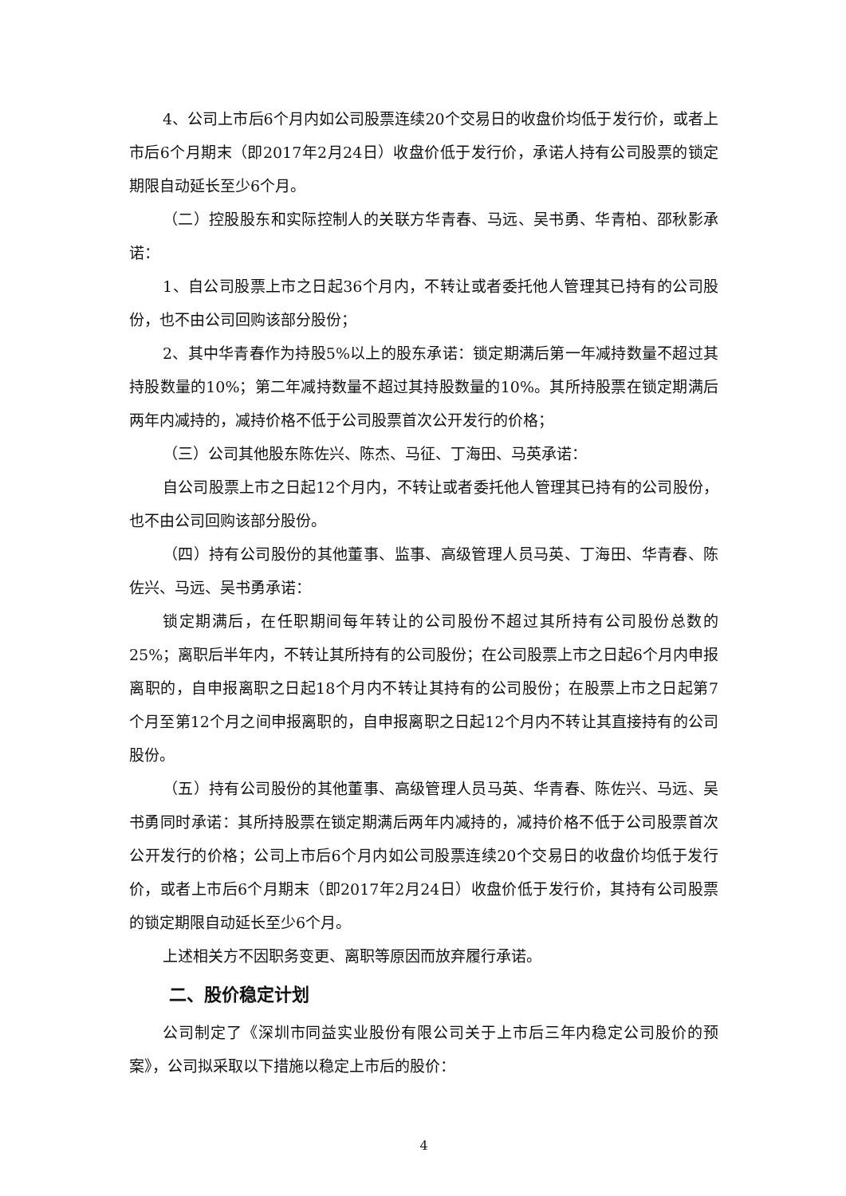4、公司上市后6个月内如公司股票连续20个交易日的收盘价均低于发行价，或者上市后6个月期末（即2017年2月24日）收盘价低于发行价，承诺人持有公司股票的锁定期限自动延长至少6个月。
（二）控股股东和实际控制人的关联方华青春、马远、吴书勇、华青柏、邵秋影承诺：
1、自公司股票上市之日起36个月内，不转让或者委托他人管理其已持有的公司股份，也不由公司回购该部分股份；
2、其中华青春作为持股5%以上的股东承诺：锁定期满后第一年减持数量不超过其持股数量的10%；第二年减持数量不超过其持股数量的10%。其所持股票在锁定期满后两年内减持的，减持价格不低于公司股票首次公开发行的价格；
（三）公司其他股东陈佐兴、陈杰、马征、丁海田、马英承诺：
自公司股票上市之日起12个月内，不转让或者委托他人管理其已持有的公司股份，也不由公司回购该部分股份。
（四）持有公司股份的其他董事、监事、高级管理人员马英、丁海田、华青春、陈佐兴、马远、吴书勇承诺：
锁定期满后，在任职期间每年转让的公司股份不超过其所持有公司股份总数的25%；离职后半年内，不转让其所持有的公司股份；在公司股票上市之日起6个月内申报离职的，自申报离职之日起18个月内不转让其持有的公司股份；在股票上市之日起第7个月至第12个月之间申报离职的，自申报离职之日起12个月内不转让其直接持有的公司股份。
（五）持有公司股份的其他董事、高级管理人员马英、华青春、陈佐兴、马远、吴书勇同时承诺：其所持股票在锁定期满后两年内减持的，减持价格不低于公司股票首次公开发行的价格；公司上市后6个月内如公司股票连续20个交易日的收盘价均低于发行价，或者上市后6个月期末（即2017年2月24日）收盘价低于发行价，其持有公司股票的锁定期限自动延长至少6个月。
上述相关方不因职务变更、离职等原因而放弃履行承诺。
二、股价稳定计划
公司制定了《深圳市同益实业股份有限公司关于上市后三年内稳定公司股价的预案》，公司拟采取以下措施以稳定上市后的股价：
4